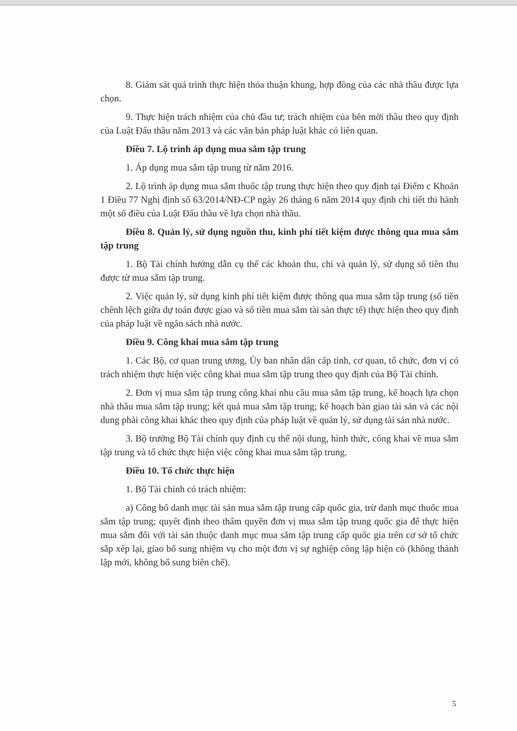8. Giám sát quá trình thực hiện thỏa thuận khung, hợp đồng của các nhà thầu được lựa chọn.
9. Thực hiện trách nhiệm của chủ đầu tư; trách nhiệm của bên mời thầu theo quy định của Luật Đấu thầu năm 2013 và các văn bản pháp luật khác có liên quan.
Điều 7. Lộ trình áp dụng mua sắm tập trung
1. Áp dụng mua sắm tập trung từ năm 2016.
2. Lộ trình áp dụng mua sắm thuốc tập trung thực hiện theo quy định tại Điểm c Khoản 1 Điều 77 Nghị định số 63/2014/NĐ-CP ngày 26 tháng 6 năm 2014 quy định chi tiết thi hành một số điều của Luật Đấu thầu về lựa chọn nhà thầu.
Điều 8. Quản lý, sử dụng nguồn thu, kinh phí tiết kiệm được thông qua mua sắm tập trung
1. Bộ Tài chính hướng dẫn cụ thể các khoản thu, chi và quản lý, sử dụng số tiền thu được từ mua sắm tập trung.
2. Việc quản lý, sử dụng kinh phí tiết kiệm được thông qua mua sắm tập trung (số tiền chênh lệch giữa dự toán được giao và số tiền mua sắm tài sản thực tế) thực hiện theo quy định của pháp luật về ngân sách nhà nước.
Điều 9. Công khai mua sắm tập trung
1. Các Bộ, cơ quan trung ương, Ủy ban nhân dân cấp tỉnh, cơ quan, tổ chức, đơn vị có trách nhiệm thực hiện việc công khai mua sắm tập trung theo quy định của Bộ Tài chính.
2. Đơn vị mua sắm tập trung công khai nhu cầu mua sắm tập trung, kế hoạch lựa chọn nhà thầu mua sắm tập trung; kết quả mua sắm tập trung; kế hoạch bàn giao tài sản và các nội dung phải công khai khác theo quy định của pháp luật về quản lý, sử dụng tài sản nhà nước.
3. Bộ trưởng Bộ Tài chính quy định cụ thể nội dung, hình thức, công khai về mua sắm tập trung và tổ chức thực hiện việc công khai mua sắm tập trung.
Điều 10. Tổ chức thực hiện
1. Bộ Tài chính có trách nhiệm:
a) Công bố danh mục tài sản mua sắm tập trung cấp quốc gia, trừ danh mục thuốc mua sắm tập trung; quyết định theo thẩm quyền đơn vị mua sắm tập trung quốc gia để thực hiện mua sắm đối với tài sản thuộc danh mục mua sắm tập trung cấp quốc gia trên cơ sở tổ chức sắp xếp lại, giao bổ sung nhiệm vụ cho một đơn vị sự nghiệp công lập hiện có (không thành lập mới, không bổ sung biên chế).
5